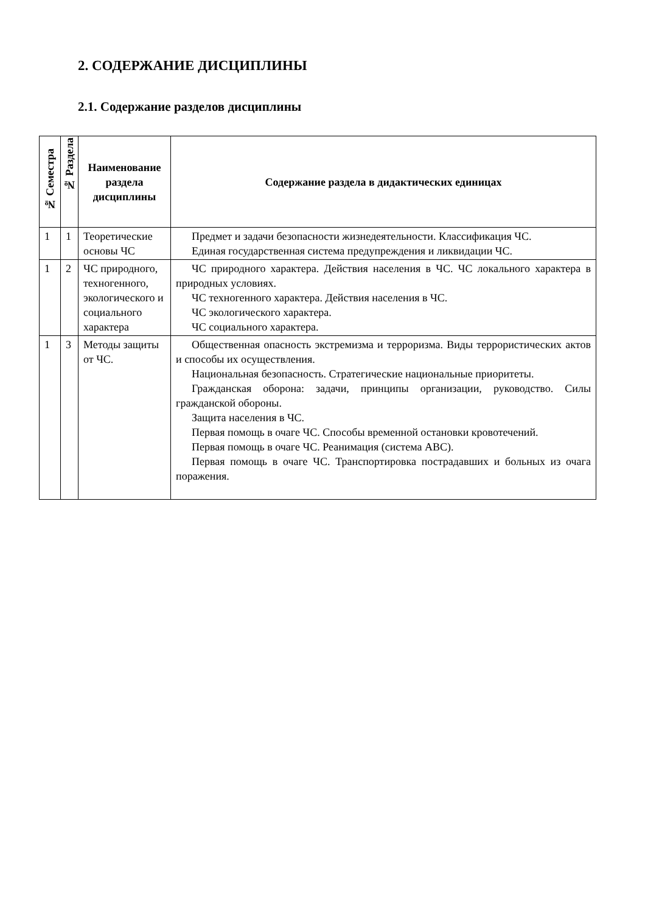2. СОДЕРЖАНИЕ ДИСЦИПЛИНЫ
2.1. Содержание разделов дисциплины
| № Семестра | № Раздела | Наименование раздела дисциплины | Содержание раздела в дидактических единицах |
| --- | --- | --- | --- |
| 1 | 1 | Теоретические основы ЧС | Предмет и задачи безопасности жизнедеятельности. Классификация ЧС. Единая государственная система предупреждения и ликвидации ЧС. |
| 1 | 2 | ЧС природного, техногенного, экологического и социального характера | ЧС природного характера. Действия населения в ЧС. ЧС локального характера в природных условиях. ЧС техногенного характера. Действия населения в ЧС. ЧС экологического характера. ЧС социального характера. |
| 1 | 3 | Методы защиты от ЧС. | Общественная опасность экстремизма и терроризма. Виды террористических актов и способы их осуществления. Национальная безопасность. Стратегические национальные приоритеты. Гражданская оборона: задачи, принципы организации, руководство. Силы гражданской обороны. Защита населения в ЧС. Первая помощь в очаге ЧС. Способы временной остановки кровотечений. Первая помощь в очаге ЧС. Реанимация (система АВС). Первая помощь в очаге ЧС. Транспортировка пострадавших и больных из очага поражения. |